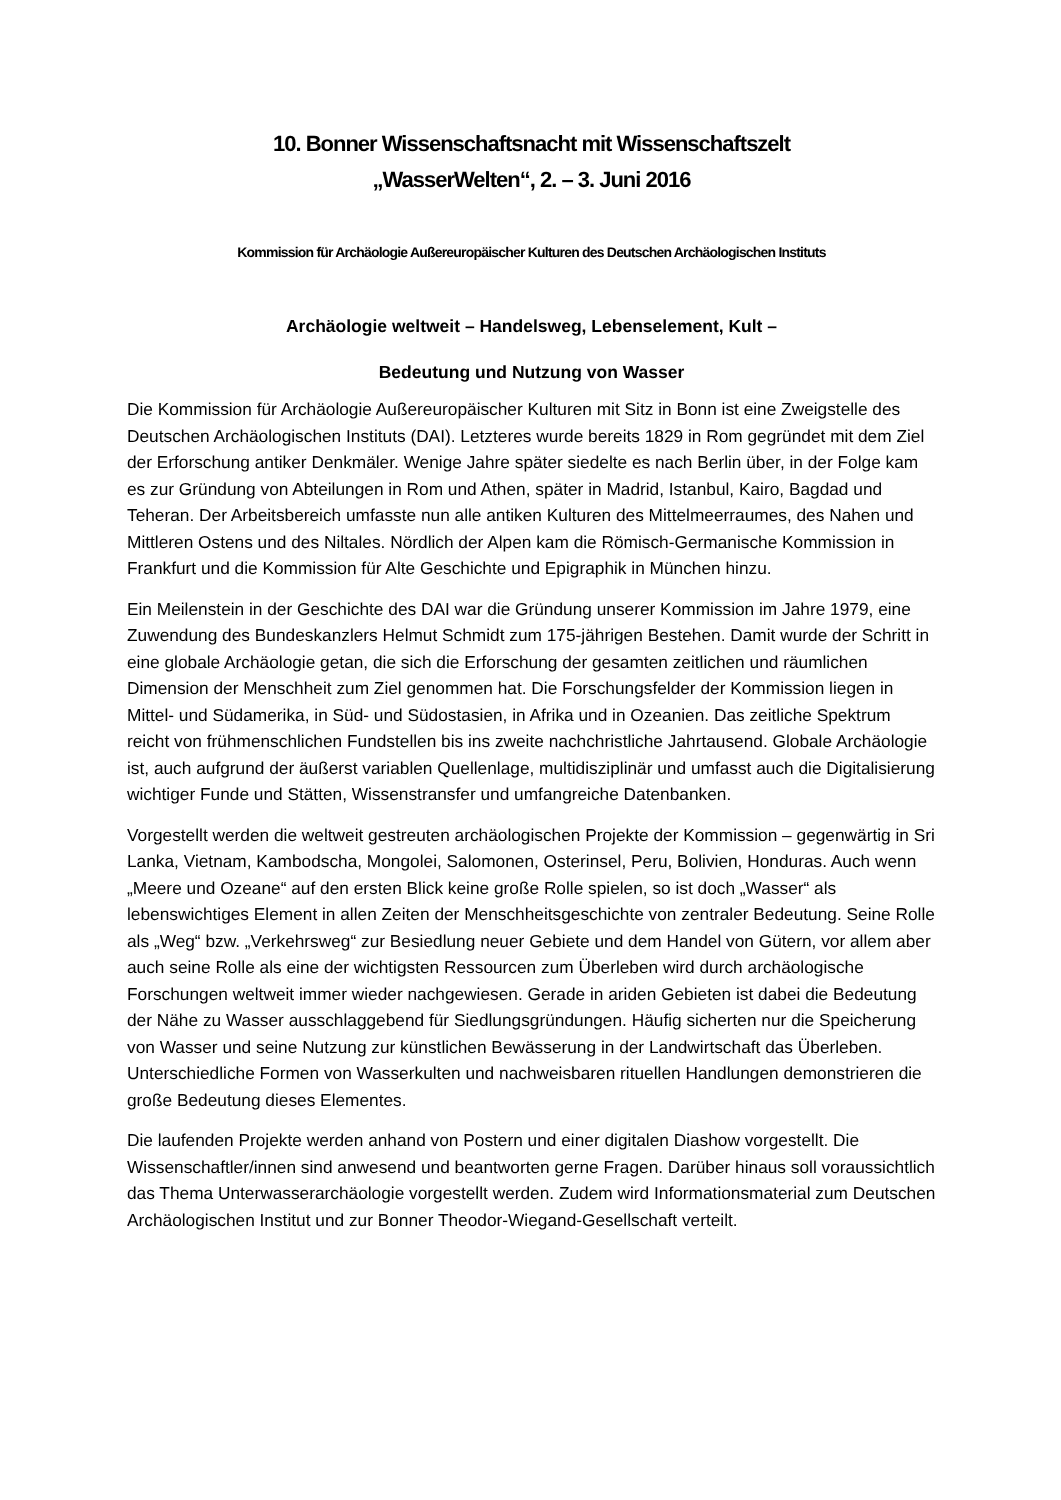10. Bonner Wissenschaftsnacht mit Wissenschaftszelt
„WasserWelten“, 2. – 3. Juni 2016
Kommission für Archäologie Außereuropäischer Kulturen des Deutschen Archäologischen Instituts
Archäologie weltweit – Handelsweg, Lebenselement, Kult –
Bedeutung und Nutzung von Wasser
Die Kommission für Archäologie Außereuropäischer Kulturen mit Sitz in Bonn ist eine Zweigstelle des Deutschen Archäologischen Instituts (DAI). Letzteres wurde bereits 1829 in Rom gegründet mit dem Ziel der Erforschung antiker Denkmäler. Wenige Jahre später siedelte es nach Berlin über, in der Folge kam es zur Gründung von Abteilungen in Rom und Athen, später in Madrid, Istanbul, Kairo, Bagdad und Teheran. Der Arbeitsbereich umfasste nun alle antiken Kulturen des Mittelmeerraumes, des Nahen und Mittleren Ostens und des Niltales. Nördlich der Alpen kam die Römisch-Germanische Kommission in Frankfurt und die Kommission für Alte Geschichte und Epigraphik in München hinzu.
Ein Meilenstein in der Geschichte des DAI war die Gründung unserer Kommission im Jahre 1979, eine Zuwendung des Bundeskanzlers Helmut Schmidt zum 175-jährigen Bestehen. Damit wurde der Schritt in eine globale Archäologie getan, die sich die Erforschung der gesamten zeitlichen und räumlichen Dimension der Menschheit zum Ziel genommen hat. Die Forschungsfelder der Kommission liegen in Mittel- und Südamerika, in Süd- und Südostasien, in Afrika und in Ozeanien. Das zeitliche Spektrum reicht von frühmenschlichen Fundstellen bis ins zweite nachchristliche Jahrtausend. Globale Archäologie ist, auch aufgrund der äußerst variablen Quellenlage, multidisziplinär und umfasst auch die Digitalisierung wichtiger Funde und Stätten, Wissenstransfer und umfangreiche Datenbanken.
Vorgestellt werden die weltweit gestreuten archäologischen Projekte der Kommission – gegenwärtig in Sri Lanka, Vietnam, Kambodscha, Mongolei, Salomonen, Osterinsel, Peru, Bolivien, Honduras. Auch wenn „Meere und Ozeane“ auf den ersten Blick keine große Rolle spielen, so ist doch „Wasser“ als lebenswichtiges Element in allen Zeiten der Menschheitsgeschichte von zentraler Bedeutung. Seine Rolle als „Weg“ bzw. „Verkehrsweg“ zur Besiedlung neuer Gebiete und dem Handel von Gütern, vor allem aber auch seine Rolle als eine der wichtigsten Ressourcen zum Überleben wird durch archäologische Forschungen weltweit immer wieder nachgewiesen. Gerade in ariden Gebieten ist dabei die Bedeutung der Nähe zu Wasser ausschlaggebend für Siedlungsgründungen. Häufig sicherten nur die Speicherung von Wasser und seine Nutzung zur künstlichen Bewässerung in der Landwirtschaft das Überleben. Unterschiedliche Formen von Wasserkulten und nachweisbaren rituellen Handlungen demonstrieren die große Bedeutung dieses Elementes.
Die laufenden Projekte werden anhand von Postern und einer digitalen Diashow vorgestellt. Die Wissenschaftler/innen sind anwesend und beantworten gerne Fragen. Darüber hinaus soll voraussichtlich das Thema Unterwasserarchäologie vorgestellt werden. Zudem wird Informationsmaterial zum Deutschen Archäologischen Institut und zur Bonner Theodor-Wiegand-Gesellschaft verteilt.